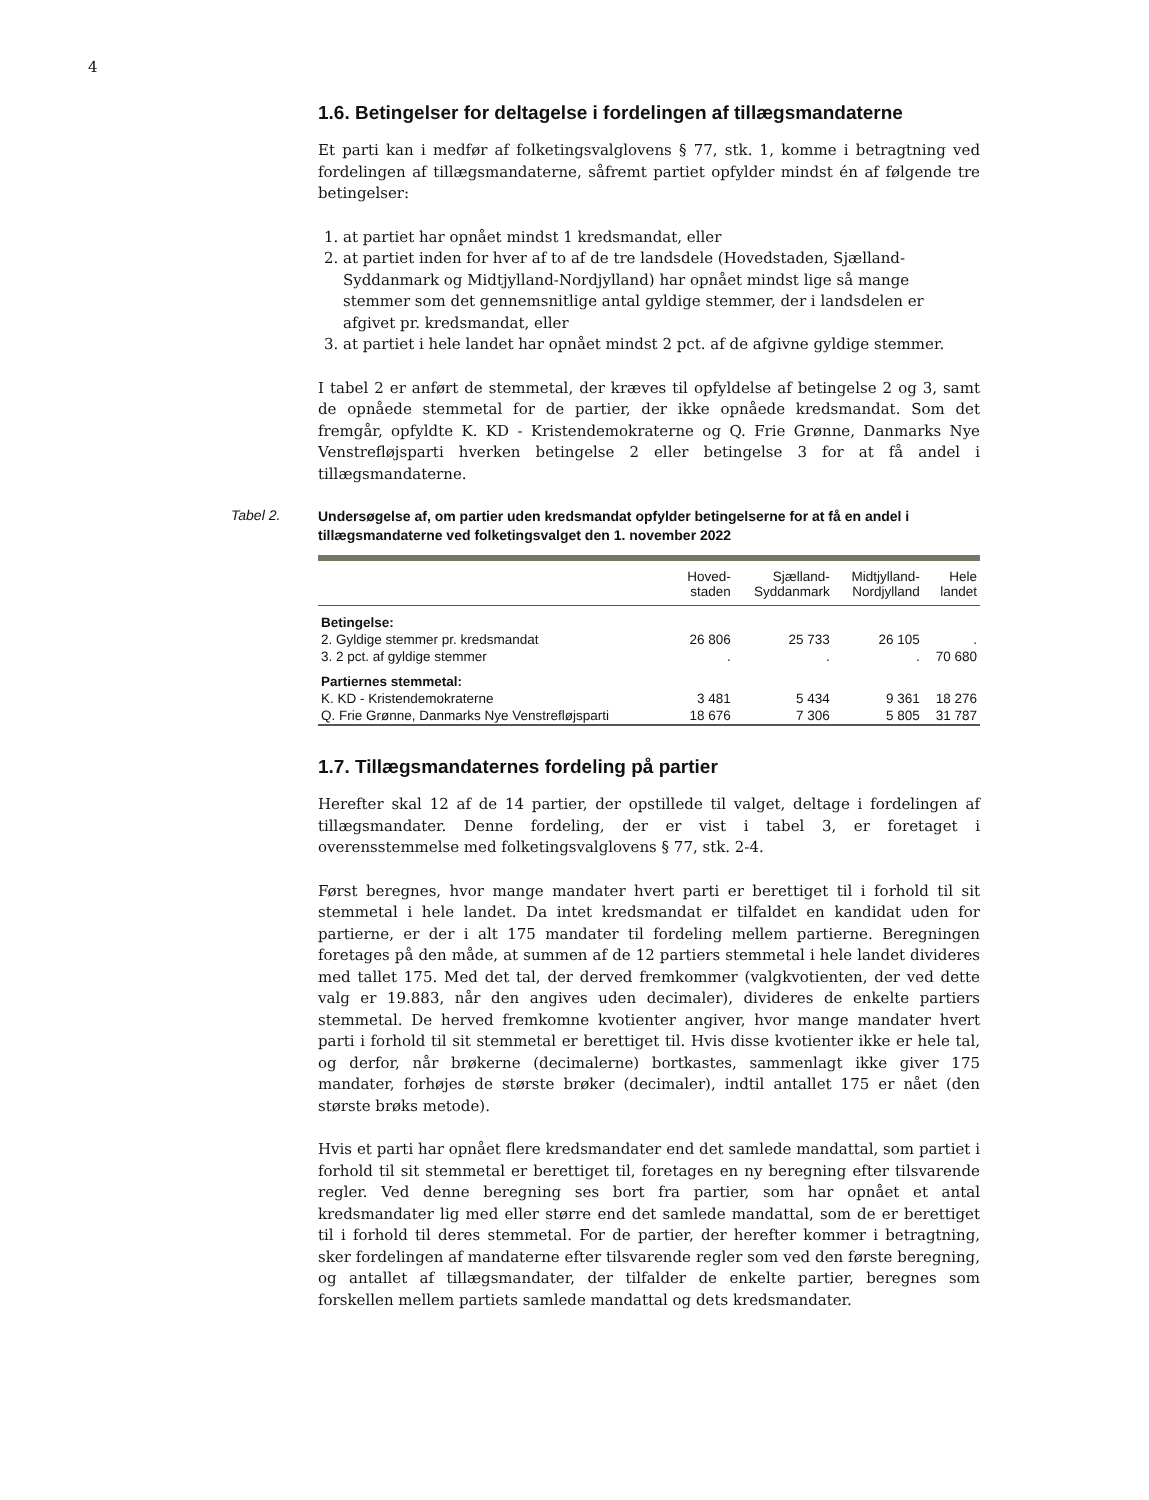4
1.6. Betingelser for deltagelse i fordelingen af tillægsmandaterne
Et parti kan i medfør af folketingsvalglovens § 77, stk. 1, komme i betragtning ved fordelingen af tillægsmandaterne, såfremt partiet opfylder mindst én af følgende tre betingelser:
1. at partiet har opnået mindst 1 kredsmandat, eller
2. at partiet inden for hver af to af de tre landsdele (Hovedstaden, Sjælland-Syddanmark og Midtjylland-Nordjylland) har opnået mindst lige så mange stemmer som det gennemsnitlige antal gyldige stemmer, der i landsdelen er afgivet pr. kredsmandat, eller
3. at partiet i hele landet har opnået mindst 2 pct. af de afgivne gyldige stemmer.
I tabel 2 er anført de stemmetal, der kræves til opfyldelse af betingelse 2 og 3, samt de opnåede stemmetal for de partier, der ikke opnåede kredsmandat. Som det fremgår, opfyldte K. KD - Kristendemokraterne og Q. Frie Grønne, Danmarks Nye Venstrefløjsparti hverken betingelse 2 eller betingelse 3 for at få andel i tillægsmandaterne.
Tabel 2.
Undersøgelse af, om partier uden kredsmandat opfylder betingelserne for at få en andel i tillægsmandaterne ved folketingsvalget den 1. november 2022
| | Hoved- staden | Sjælland- Syddanmark | Midtjylland- Nordjylland | Hele landet |
| --- | --- | --- | --- | --- |
| Betingelse: | | | | |
| 2. Gyldige stemmer pr. kredsmandat | 26 806 | 25 733 | 26 105 | . |
| 3. 2 pct. af gyldige stemmer | . | . | . | 70 680 |
| Partiernes stemmetal: | | | | |
| K. KD - Kristendemokraterne | 3 481 | 5 434 | 9 361 | 18 276 |
| Q. Frie Grønne, Danmarks Nye Venstrefløjsparti | 18 676 | 7 306 | 5 805 | 31 787 |
1.7. Tillægsmandaternes fordeling på partier
Herefter skal 12 af de 14 partier, der opstillede til valget, deltage i fordelingen af tillægsmandater. Denne fordeling, der er vist i tabel 3, er foretaget i overensstemmelse med folketingsvalglovens § 77, stk. 2-4.
Først beregnes, hvor mange mandater hvert parti er berettiget til i forhold til sit stemmetal i hele landet. Da intet kredsmandat er tilfaldet en kandidat uden for partierne, er der i alt 175 mandater til fordeling mellem partierne. Beregningen foretages på den måde, at summen af de 12 partiers stemmetal i hele landet divideres med tallet 175. Med det tal, der derved fremkommer (valgkvotienten, der ved dette valg er 19.883, når den angives uden decimaler), divideres de enkelte partiers stemmetal. De herved fremkomne kvotienter angiver, hvor mange mandater hvert parti i forhold til sit stemmetal er berettiget til. Hvis disse kvotienter ikke er hele tal, og derfor, når brøkerne (decimalerne) bortkastes, sammenlagt ikke giver 175 mandater, forhøjes de største brøker (decimaler), indtil antallet 175 er nået (den største brøks metode).
Hvis et parti har opnået flere kredsmandater end det samlede mandattal, som partiet i forhold til sit stemmetal er berettiget til, foretages en ny beregning efter tilsvarende regler. Ved denne beregning ses bort fra partier, som har opnået et antal kredsmandater lig med eller større end det samlede mandattal, som de er berettiget til i forhold til deres stemmetal. For de partier, der herefter kommer i betragtning, sker fordelingen af mandaterne efter tilsvarende regler som ved den første beregning, og antallet af tillægsmandater, der tilfalder de enkelte partier, beregnes som forskellen mellem partiets samlede mandattal og dets kredsmandater.